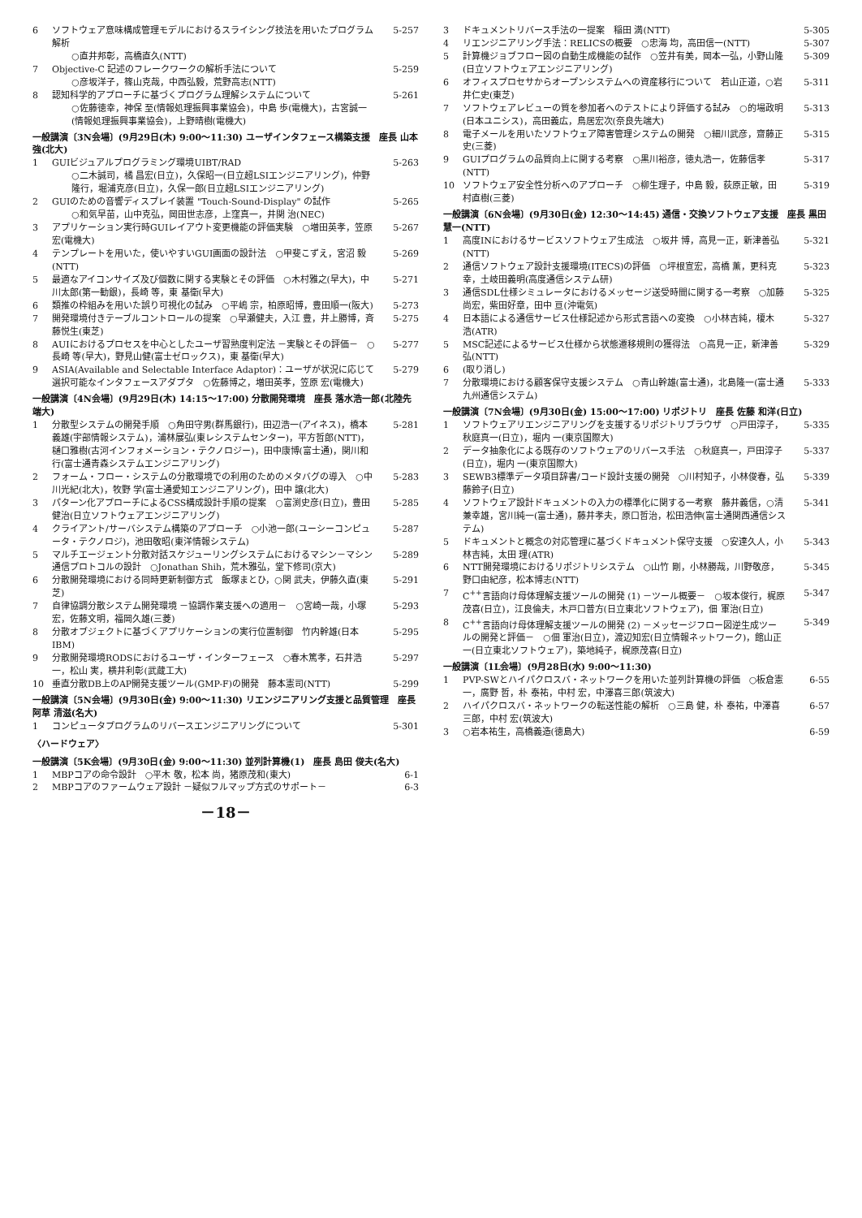6 ソフトウェア意味構成管理モデルにおけるスライシング技法を用いたプログラム解析
○直井邦彰，高橋直久(NTT)
5-257
7 Objective-C 記述のフレークワークの解析手法について
○彦坂洋子，篠山克哉，中西弘毅，荒野高志(NTT)
5-259
8 認知科学的アプローチに基づくプログラム理解システムについて
○佐藤徳幸，神保 至(情報処理振興事業協会)，中島 歩(電機大)，古宮誠一(情報処理振興事業協会)，上野晴樹(電機大)
5-261
一般講演〔3N会場〕(9月29日(木) 9:00～11:30) ユーザインタフェース構築支援　座長 山本 強(北大)
1 GUIビジュアルプログラミング環境UIBT/RAD
○二木誠司，橘 昌宏(日立)，久保昭一(日立超LSIエンジニアリング)，仲野隆行，堀浦克彦(日立)，久保一郎(日立超LSIエンジニアリング)
5-263
2 GUIのための音響ディスプレイ装置 "Touch-Sound-Display" の試作
○和気早苗，山中克弘，岡田世志彦，上窪真一，井関 治(NEC)
5-265
3 アプリケーション実行時GUIレイアウト変更機能の評価実験　○増田英孝，笠原 宏(電機大) 5-267
4 テンプレートを用いた，使いやすいGUI画面の設計法　○甲斐こずえ，宮沼 毅(NTT) 5-269
5 最適なアイコンサイズ及び個数に関する実験とその評価　○木村雅之(早大)，中川太郎(第一勧銀)，長崎 等，東 基衛(早大) 5-271
6 類推の枠組みを用いた誤り可視化の試み　○平嶋 宗，柏原昭博，豊田順一(阪大) 5-273
7 開発環境付きテーブルコントロールの提案　○早瀬健夫，入江 豊，井上勝博，斉藤悦生(東芝) 5-275
8 AUIにおけるプロセスを中心としたユーザ習熟度判定法 －実験とその評価－　○長崎 等(早大)，野見山健(富士ゼロックス)，東 基衛(早大) 5-277
9 ASIA(Available and Selectable Interface Adaptor)：ユーザが状況に応じて選択可能なインタフェースアダプタ　○佐藤博之，増田英孝，笠原 宏(電機大) 5-279
一般講演〔4N会場〕(9月29日(木) 14:15～17:00) 分散開発環境　座長 落水浩一郎(北陸先端大)
1 分散型システムの開発手順　○角田守男(群馬銀行)，田辺浩一(アイネス)，橋本義雄(宇部情報システム)，浦林展弘(東レシステムセンター)，平方哲郎(NTT)，樋口雅樹(古河インフォメーション・テクノロジー)，田中康博(富士通)，関川和行(富士通青森システムエンジニアリング) 5-281
2 フォーム・フロー・システムの分散環境での利用のためのメタバグの導入　○中川光紀(北大)，牧野 学(富士通愛知エンジニアリング)，田中 譲(北大) 5-283
3 パターン化アプローチによるCSS構成設計手順の提案　○富渕史彦(日立)，豊田健治(日立ソフトウェアエンジニアリング) 5-285
4 クライアント/サーバシステム構築のアプローチ　○小池一郎(ユーシーコンピュータ・テクノロジ)，池田敬昭(東洋情報システム) 5-287
5 マルチエージェント分散対話スケジューリングシステムにおけるマシン－マシン通信プロトコルの設計　○Jonathan Shih，荒木雅弘，堂下修司(京大) 5-289
6 分散開発環境における同時更新制御方式　飯塚まとひ，○関 武夫，伊藤久直(東芝) 5-291
7 自律協調分散システム開発環境 －協調作業支援への適用－　○宮崎一哉，小塚 宏，佐藤文明，福岡久雄(三菱) 5-293
8 分散オブジェクトに基づくアプリケーションの実行位置制御　竹内幹雄(日本IBM) 5-295
9 分散開発環境RODSにおけるユーザ・インターフェース　○春木篤孝，石井浩一，松山 実，横井利彰(武蔵工大) 5-297
10 垂直分散DB上のAP開発支援ツール(GMP-F)の開発　藤本憲司(NTT) 5-299
一般講演〔5N会場〕(9月30日(金) 9:00～11:30) リエンジニアリング支援と品質管理　座長 阿草 清滋(名大)
1 コンピュータプログラムのリバースエンジニアリングについて 5-301
〈ハードウェア〉
一般講演〔5K会場〕(9月30日(金) 9:00～11:30) 並列計算機(1)　座長 島田 俊夫(名大)
1 MBPコアの命令設計　○平木 敬，松本 尚，猪原茂和(東大) 6-1
2 MBPコアのファームウェア設計 －疑似フルマップ方式のサポート－ 6-3
－18－
3 ドキュメントリバース手法の一提案　稲田 満(NTT) 5-305
4 リエンジニアリング手法：RELICSの概要　○忠海 均，高田信一(NTT) 5-307
5 計算機ジョブフロー図の自動生成機能の試作　○笠井有美，岡本一弘，小野山隆(日立ソフトウェアエンジニアリング) 5-309
6 オフィスプロセサからオープンシステムへの資産移行について　若山正道，○岩井仁史(東芝) 5-311
7 ソフトウェアレビューの質を参加者へのテストにより評価する試み　○的場政明(日本ユニシス)，高田義広，鳥居宏次(奈良先端大) 5-313
8 電子メールを用いたソフトウェア障害管理システムの開発　○細川武彦，齋藤正史(三菱) 5-315
9 GUIプログラムの品質向上に関する考察　○黒川裕彦，徳丸浩一，佐藤信孝(NTT) 5-317
10 ソフトウェア安全性分析へのアプローチ　○柳生理子，中島 毅，荻原正敏，田村直樹(三菱) 5-319
一般講演〔6N会場〕(9月30日(金) 12:30～14:45) 通信・交換ソフトウェア支援　座長 黒田 慧一(NTT)
1 高度INにおけるサービスソフトウェア生成法　○坂井 博，高見一正，新津善弘(NTT) 5-321
2 通信ソフトウェア設計支援環境(ITECS)の評価　○坪根宣宏，高橋 薫，更科克幸，土岐田義明(高度通信システム研) 5-323
3 通信SDL仕様シミュレータにおけるメッセージ送受時間に関する一考察　○加藤尚宏，紫田好章，田中 亘(沖電気) 5-325
4 日本語による通信サービス仕様記述から形式言語への変換　○小林吉純，榎木 浩(ATR) 5-327
5 MSC記述によるサービス仕様から状態遷移規則の獲得法　○高見一正，新津善弘(NTT) 5-329
6 (取り消し)
7 分散環境における顧客保守支援システム　○青山幹雄(富士通)，北島隆一(富士通九州通信システム) 5-333
一般講演〔7N会場〕(9月30日(金) 15:00～17:00) リポジトリ　座長 佐藤 和洋(日立)
1 ソフトウェアリエンジニアリングを支援するリポジトリブラウザ　○戸田淳子，秋庭真一(日立)，堀内 一(東京国際大) 5-335
2 データ抽象化による既存のソフトウェアのリバース手法　○秋庭真一，戸田淳子(日立)，堀内 一(東京国際大) 5-337
3 SEWB3標準データ項目辞書/コード設計支援の開発　○川村知子，小林俊春，弘藤鈴子(日立) 5-339
4 ソフトウェア設計ドキュメントの入力の標準化に関する一考察　藤井義信，○清兼幸雄，宮川純一(富士通)，藤井孝夫，原口哲治，松田浩伸(富士通関西通信システム) 5-341
5 ドキュメントと概念の対応管理に基づくドキュメント保守支援　○安達久人，小林吉純，太田 理(ATR) 5-343
6 NTT開発環境におけるリポジトリシステム　○山竹 剛，小林勝哉，川野敬彦，野口由紀彦，松本博志(NTT) 5-345
7 C<sup>++</sup>言語向け母体理解支援ツールの開発 (1) －ツール概要－　○坂本俊行，梶原茂喜(日立)，江良倫夫，木戸口普方(日立東北ソフトウェア)，佃 軍治(日立) 5-347
8 C<sup>++</sup>言語向け母体理解支援ツールの開発 (2) －メッセージフロー図逆生成ツールの開発と評価－　○佃 軍治(日立)，渡辺知宏(日立情報ネットワーク)，館山正一(日立東北ソフトウェア)，築地純子，梶原茂喜(日立) 5-349
一般講演〔1L会場〕(9月28日(水) 9:00～11:30)
1 PVP-SWとハイパクロスバ・ネットワークを用いた並列計算機の評価　○板倉憲一，廣野 哲，朴 泰祐，中村 宏，中澤喜三郎(筑波大) 6-55
2 ハイパクロスバ・ネットワークの転送性能の解析　○三島 健，朴 泰祐，中澤喜三郎，中村 宏(筑波大) 6-57
3 ○岩本祐生，高橋義造(徳島大) 6-59